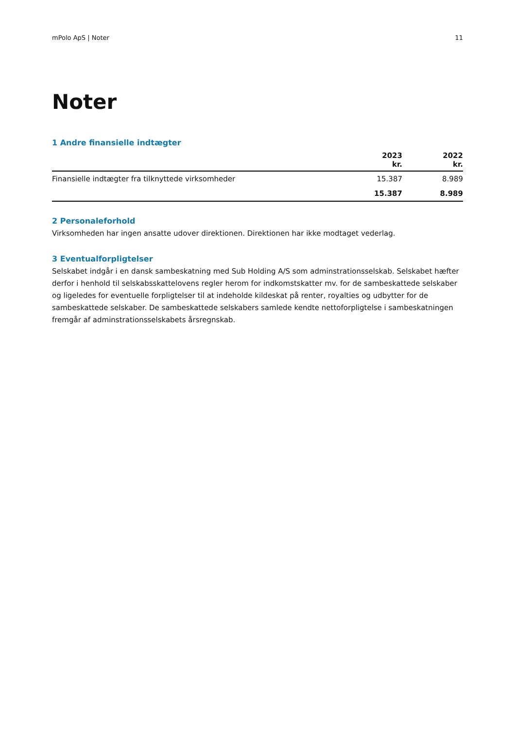mPolo ApS | Noter 11
Noter
1 Andre finansielle indtægter
| | 2023 kr. | 2022 kr. |
| --- | --- | --- |
| Finansielle indtægter fra tilknyttede virksomheder | 15.387 | 8.989 |
| | 15.387 | 8.989 |
2 Personaleforhold
Virksomheden har ingen ansatte udover direktionen. Direktionen har ikke modtaget vederlag.
3 Eventualforpligtelser
Selskabet indgår i en dansk sambeskatning med Sub Holding A/S som adminstrationsselskab. Selskabet hæfter derfor i henhold til selskabsskattelovens regler herom for indkomstskatter mv. for de sambeskattede selskaber og ligeledes for eventuelle forpligtelser til at indeholde kildeskat på renter, royalties og udbytter for de sambeskattede selskaber. De sambeskattede selskabers samlede kendte nettoforpligtelse i sambeskatningen fremgår af adminstrationsselskabets årsregnskab.